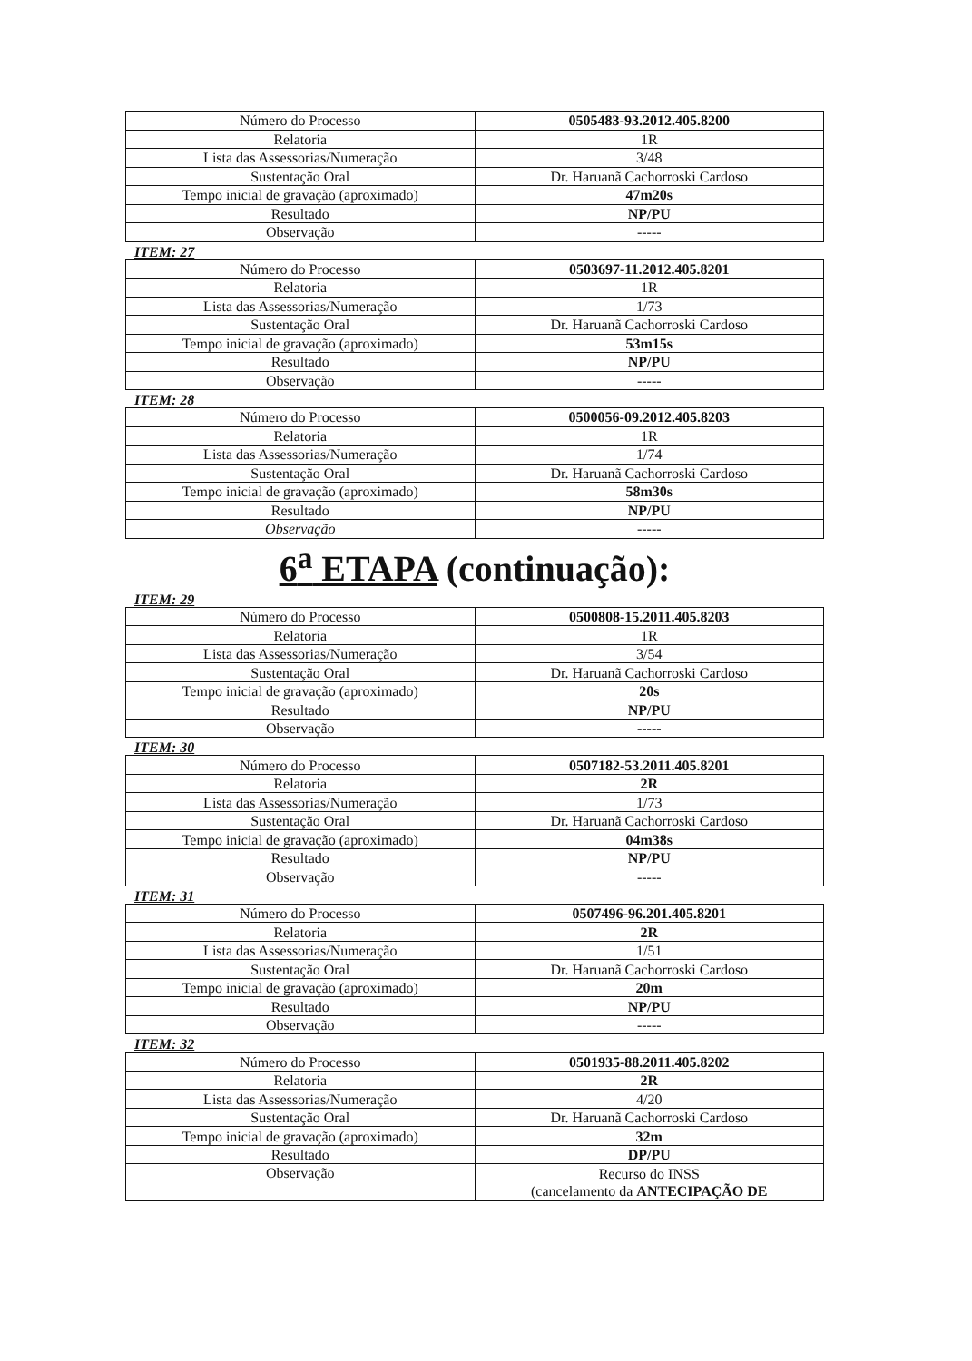| Número do Processo | 0505483-93.2012.405.8200 |
| Relatoria | 1R |
| Lista das Assessorias/Numeração | 3/48 |
| Sustentação Oral | Dr. Haruanã Cachorroski Cardoso |
| Tempo inicial de gravação (aproximado) | 47m20s |
| Resultado | NP/PU |
| Observação | ----- |
ITEM: 27
| Número do Processo | 0503697-11.2012.405.8201 |
| Relatoria | 1R |
| Lista das Assessorias/Numeração | 1/73 |
| Sustentação Oral | Dr. Haruanã Cachorroski Cardoso |
| Tempo inicial de gravação (aproximado) | 53m15s |
| Resultado | NP/PU |
| Observação | ----- |
ITEM: 28
| Número do Processo | 0500056-09.2012.405.8203 |
| Relatoria | 1R |
| Lista das Assessorias/Numeração | 1/74 |
| Sustentação Oral | Dr. Haruanã Cachorroski Cardoso |
| Tempo inicial de gravação (aproximado) | 58m30s |
| Resultado | NP/PU |
| Observação | ----- |
6<sup>a</sup> ETAPA (continuação):
ITEM: 29
| Número do Processo | 0500808-15.2011.405.8203 |
| Relatoria | 1R |
| Lista das Assessorias/Numeração | 3/54 |
| Sustentação Oral | Dr. Haruanã Cachorroski Cardoso |
| Tempo inicial de gravação (aproximado) | 20s |
| Resultado | NP/PU |
| Observação | ----- |
ITEM: 30
| Número do Processo | 0507182-53.2011.405.8201 |
| Relatoria | 2R |
| Lista das Assessorias/Numeração | 1/73 |
| Sustentação Oral | Dr. Haruanã Cachorroski Cardoso |
| Tempo inicial de gravação (aproximado) | 04m38s |
| Resultado | NP/PU |
| Observação | ----- |
ITEM: 31
| Número do Processo | 0507496-96.201.405.8201 |
| Relatoria | 2R |
| Lista das Assessorias/Numeração | 1/51 |
| Sustentação Oral | Dr. Haruanã Cachorroski Cardoso |
| Tempo inicial de gravação (aproximado) | 20m |
| Resultado | NP/PU |
| Observação | ----- |
ITEM: 32
| Número do Processo | 0501935-88.2011.405.8202 |
| Relatoria | 2R |
| Lista das Assessorias/Numeração | 4/20 |
| Sustentação Oral | Dr. Haruanã Cachorroski Cardoso |
| Tempo inicial de gravação (aproximado) | 32m |
| Resultado | DP/PU |
| Observação | Recurso do INSS (cancelamento da ANTECIPAÇÃO DE |